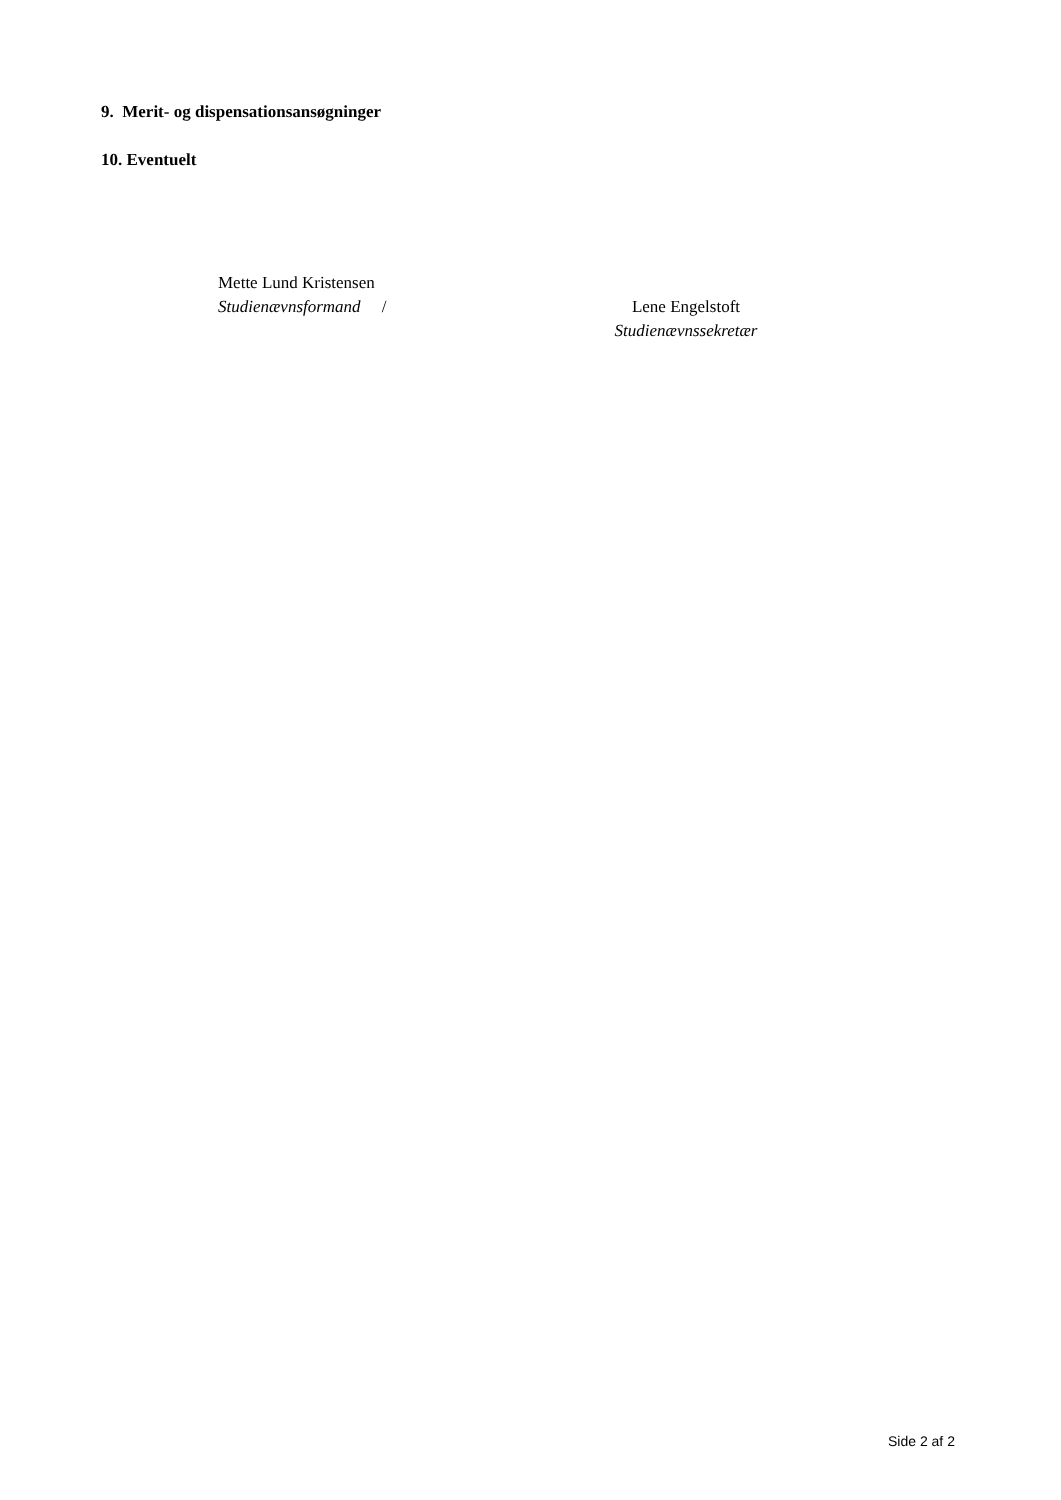9. Merit- og dispensationsansøgninger
10. Eventuelt
Mette Lund Kristensen
Studienævnsformand /
Lene Engelstoft
Studienævnssekretær
Side 2 af 2